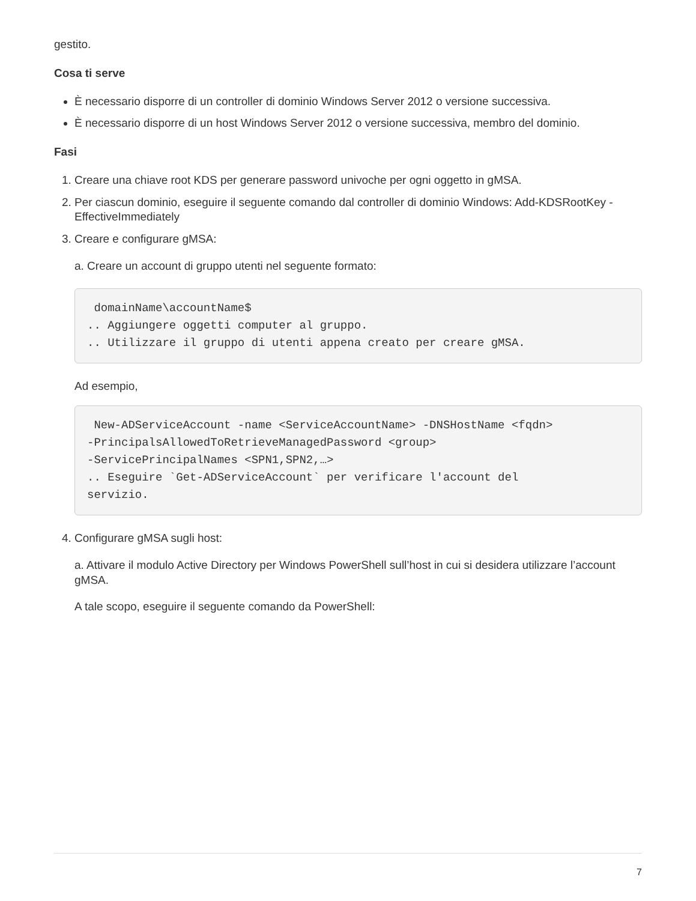gestito.
Cosa ti serve
È necessario disporre di un controller di dominio Windows Server 2012 o versione successiva.
È necessario disporre di un host Windows Server 2012 o versione successiva, membro del dominio.
Fasi
1. Creare una chiave root KDS per generare password univoche per ogni oggetto in gMSA.
2. Per ciascun dominio, eseguire il seguente comando dal controller di dominio Windows: Add-KDSRootKey -EffectiveImmediately
3. Creare e configurare gMSA:
a. Creare un account di gruppo utenti nel seguente formato:
domainName\accountName$ .. Aggiungere oggetti computer al gruppo. .. Utilizzare il gruppo di utenti appena creato per creare gMSA.
Ad esempio,
New-ADServiceAccount -name <ServiceAccountName> -DNSHostName <fqdn> -PrincipalsAllowedToRetrieveManagedPassword <group> -ServicePrincipalNames <SPN1,SPN2,…> .. Eseguire `Get-ADServiceAccount` per verificare l'account del servizio.
4. Configurare gMSA sugli host:
a. Attivare il modulo Active Directory per Windows PowerShell sull’host in cui si desidera utilizzare l’account gMSA.
A tale scopo, eseguire il seguente comando da PowerShell:
7